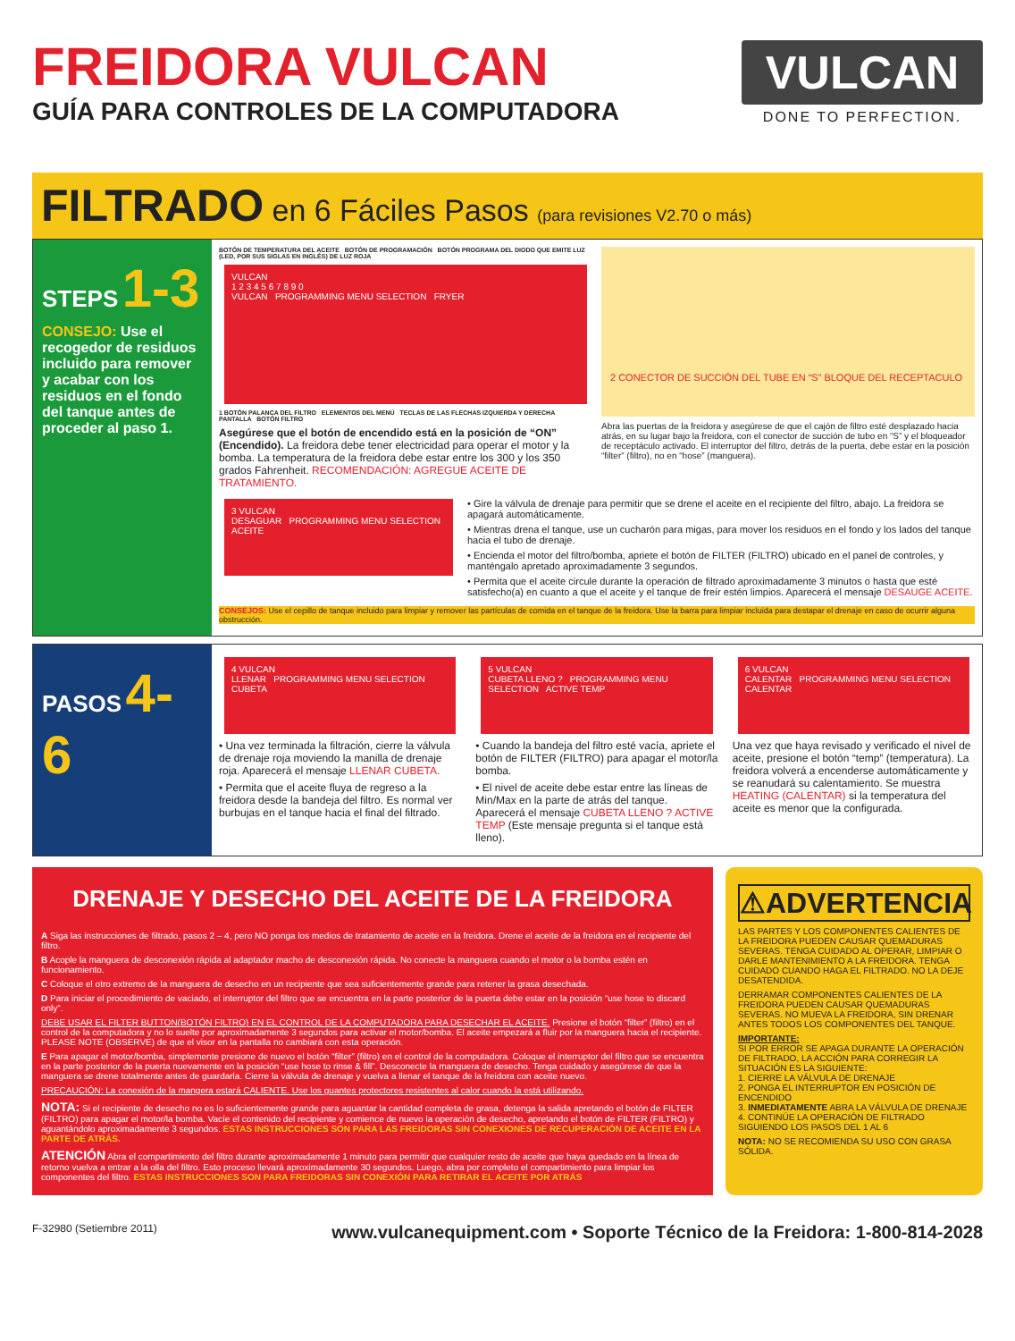FREIDORA VULCAN
GUÍA PARA CONTROLES DE LA COMPUTADORA
VULCAN
DONE TO PERFECTION.
FILTRADO en 6 Fáciles Pasos (para revisiones V2.70 o más)
STEPS 1-3
CONSEJO: Use el recogedor de residuos incluido para remover y acabar con los residuos en el fondo del tanque antes de proceder al paso 1.
BOTÓN DE TEMPERATURA DEL ACEITE BOTÓN DE PROGRAMACIÓN BOTÓN PROGRAMA DEL DIODO QUE EMITE LUZ (LED, POR SUS SIGLAS EN INGLÉS) DE LUZ ROJA
VULCAN
1 2 3 4 5 6 7 8 9 0
VULCAN PROGRAMMING MENU SELECTION FRYER
1 BOTÓN PALANCA DEL FILTRO ELEMENTOS DEL MENÚ TECLAS DE LAS FLECHAS IZQUIERDA Y DERECHA PANTALLA BOTÓN FILTRO
Asegúrese que el botón de encendido está en la posición de “ON” (Encendido). La freidora debe tener electricidad para operar el motor y la bomba. La temperatura de la freidora debe estar entre los 300 y los 350 grados Fahrenheit. RECOMENDACIÓN: AGREGUE ACEITE DE TRATAMIENTO.
2 CONECTOR DE SUCCIÓN DEL TUBE EN “S” BLOQUE DEL RECEPTACULO
Abra las puertas de la freidora y asegúrese de que el cajón de filtro esté desplazado hacia atrás, en su lugar bajo la freidora, con el conector de succión de tubo en “S” y el bloqueador de receptáculo activado. El interruptor del filtro, detrás de la puerta, debe estar en la posición “filter” (filtro), no en “hose” (manguera).
3 VULCAN
DESAGUAR PROGRAMMING MENU SELECTION ACEITE
• Gire la válvula de drenaje para permitir que se drene el aceite en el recipiente del filtro, abajo. La freidora se apagará automáticamente.
• Mientras drena el tanque, use un cucharón para migas, para mover los residuos en el fondo y los lados del tanque hacia el tubo de drenaje.
• Encienda el motor del filtro/bomba, apriete el botón de FILTER (FILTRO) ubicado en el panel de controles, y manténgalo apretado aproximadamente 3 segundos.
• Permita que el aceite circule durante la operación de filtrado aproximadamente 3 minutos o hasta que esté satisfecho(a) en cuanto a que el aceite y el tanque de freír estén limpios. Aparecerá el mensaje DESAUGE ACEITE.
CONSEJOS: Use el cepillo de tanque incluido para limpiar y remover las partículas de comida en el tanque de la freidora. Use la barra para limpiar incluida para destapar el drenaje en caso de ocurrir alguna obstrucción.
PASOS 4-6
4 VULCAN
LLENAR PROGRAMMING MENU SELECTION CUBETA
• Una vez terminada la filtración, cierre la válvula de drenaje roja moviendo la manilla de drenaje roja. Aparecerá el mensaje LLENAR CUBETA.
• Permita que el aceite fluya de regreso a la freidora desde la bandeja del filtro. Es normal ver burbujas en el tanque hacia el final del filtrado.
5 VULCAN
CUBETA LLENO ? PROGRAMMING MENU SELECTION ACTIVE TEMP
• Cuando la bandeja del filtro esté vacía, apriete el botón de FILTER (FILTRO) para apagar el motor/la bomba.
• El nivel de aceite debe estar entre las líneas de Min/Max en la parte de atrás del tanque. Aparecerá el mensaje CUBETA LLENO ? ACTIVE TEMP (Este mensaje pregunta si el tanque está lleno).
6 VULCAN
CALENTAR PROGRAMMING MENU SELECTION CALENTAR
Una vez que haya revisado y verificado el nivel de aceite, presione el botón “temp” (temperatura). La freidora volverá a encenderse automáticamente y se reanudará su calentamiento. Se muestra HEATING (CALENTAR) si la temperatura del aceite es menor que la configurada.
DRENAJE Y DESECHO DEL ACEITE DE LA FREIDORA
A Siga las instrucciones de filtrado, pasos 2 – 4, pero NO ponga los medios de tratamiento de aceite en la freidora. Drene el aceite de la freidora en el recipiente del filtro.
B Acople la manguera de desconexión rápida al adaptador macho de desconexión rápida. No conecte la manguera cuando el motor o la bomba estén en funcionamiento.
C Coloque el otro extremo de la manguera de desecho en un recipiente que sea suficientemente grande para retener la grasa desechada.
D Para iniciar el procedimiento de vaciado, el interruptor del filtro que se encuentra en la parte posterior de la puerta debe estar en la posición “use hose to discard only”.
DEBE USAR EL FILTER BUTTON(BOTÓN FILTRO) EN EL CONTROL DE LA COMPUTADORA PARA DESECHAR EL ACEITE. Presione el botón “filter” (filtro) en el control de la computadora y no lo suelte por aproximadamente 3 segundos para activar el motor/bomba. El aceite empezará a fluir por la manguera hacia el recipiente. PLEASE NOTE (OBSERVE) de que el visor en la pantalla no cambiará con esta operación.
E Para apagar el motor/bomba, simplemente presione de nuevo el botón “filter” (filtro) en el control de la computadora. Coloque el interruptor del filtro que se encuentra en la parte posterior de la puerta nuevamente en la posición “use hose to rinse & fill”. Desconecte la manguera de desecho. Tenga cuidado y asegúrese de que la manguera se drene totalmente antes de guardarla. Cierre la válvula de drenaje y vuelva a llenar el tanque de la freidora con aceite nuevo.
PRECAUCIÓN: La conexión de la mangera estará CALIENTE. Use los guantes protectores resistentes al calor cuando la está utilizando.
NOTA: Si el recipiente de desecho no es lo suficientemente grande para aguantar la cantidad completa de grasa, detenga la salida apretando el botón de FILTER (FILTRO) para apagar el motor/la bomba. Vacíe el contenido del recipiente y comience de nuevo la operación de desecho, apretando el botón de FILTER (FILTRO) y aguantándolo aproximadamente 3 segundos. ESTAS INSTRUCCIONES SON PARA LAS FREIDORAS SIN CONEXIONES DE RECUPERACIÓN DE ACEITE EN LA PARTE DE ATRÁS.
ATENCIÓN Abra el compartimiento del filtro durante aproximadamente 1 minuto para permitir que cualquier resto de aceite que haya quedado en la línea de retorno vuelva a entrar a la olla del filtro. Esto proceso llevará aproximadamente 30 segundos. Luego, abra por completo el compartimiento para limpiar los componentes del filtro. ESTAS INSTRUCCIONES SON PARA FREIDORAS SIN CONEXIÓN PARA RETIRAR EL ACEITE POR ATRÁS
⚠ADVERTENCIA
LAS PARTES Y LOS COMPONENTES CALIENTES DE LA FREIDORA PUEDEN CAUSAR QUEMADURAS SEVERAS. TENGA CUIDADO AL OPERAR, LIMPIAR O DARLE MANTENIMIENTO A LA FREIDORA. TENGA CUIDADO CUANDO HAGA EL FILTRADO. NO LA DEJE DESATENDIDA.
DERRAMAR COMPONENTES CALIENTES DE LA FREIDORA PUEDEN CAUSAR QUEMADURAS SEVERAS. NO MUEVA LA FREIDORA, SIN DRENAR ANTES TODOS LOS COMPONENTES DEL TANQUE.
IMPORTANTE:
SI POR ERROR SE APAGA DURANTE LA OPERACIÓN DE FILTRADO, LA ACCIÓN PARA CORREGIR LA SITUACIÓN ES LA SIGUIENTE:
1. CIERRE LA VÁLVULA DE DRENAJE
2. PONGA EL INTERRUPTOR EN POSICIÓN DE ENCENDIDO
3. INMEDIATAMENTE ABRA LA VÁLVULA DE DRENAJE
4. CONTINÚE LA OPERACIÓN DE FILTRADO SIGUIENDO LOS PASOS DEL 1 AL 6
NOTA: NO SE RECOMIENDA SU USO CON GRASA SÓLIDA.
F-32980 (Setiembre 2011) www.vulcanequipment.com • Soporte Técnico de la Freidora: 1-800-814-2028